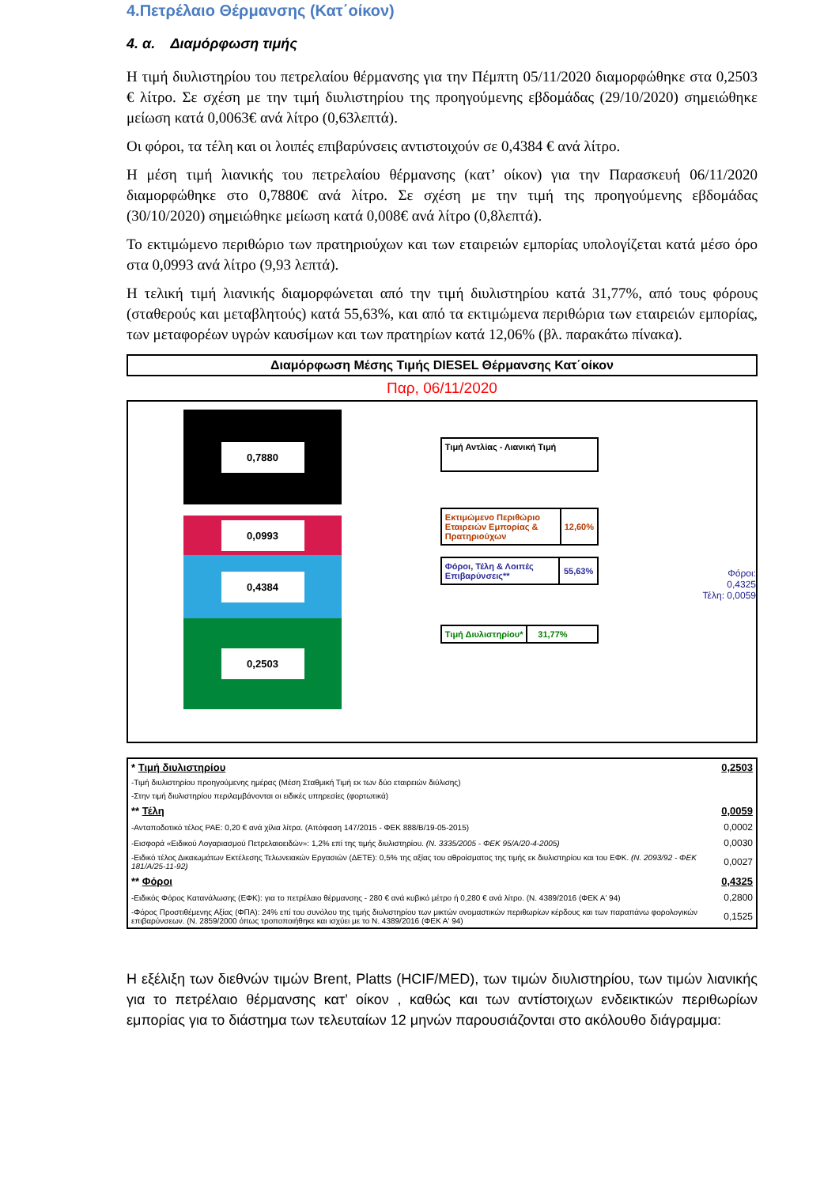4.Πετρέλαιο Θέρμανσης (Κατ΄οίκον)
4. α. Διαμόρφωση τιμής
Η τιμή διυλιστηρίου του πετρελαίου θέρμανσης για την Πέμπτη 05/11/2020 διαμορφώθηκε στα 0,2503 € λίτρο. Σε σχέση με την τιμή διυλιστηρίου της προηγούμενης εβδομάδας (29/10/2020) σημειώθηκε μείωση κατά 0,0063€ ανά λίτρο (0,63λεπτά).
Οι φόροι, τα τέλη και οι λοιπές επιβαρύνσεις αντιστοιχούν σε 0,4384 € ανά λίτρο.
Η μέση τιμή λιανικής του πετρελαίου θέρμανσης (κατ’ οίκον) για την Παρασκευή 06/11/2020 διαμορφώθηκε στο 0,7880€ ανά λίτρο. Σε σχέση με την τιμή της προηγούμενης εβδομάδας (30/10/2020) σημειώθηκε μείωση κατά 0,008€ ανά λίτρο (0,8λεπτά).
Το εκτιμώμενο περιθώριο των πρατηριούχων και των εταιρειών εμπορίας υπολογίζεται κατά μέσο όρο στα 0,0993 ανά λίτρο (9,93 λεπτά).
Η τελική τιμή λιανικής διαμορφώνεται από την τιμή διυλιστηρίου κατά 31,77%, από τους φόρους (σταθερούς και μεταβλητούς) κατά 55,63%, και από τα εκτιμώμενα περιθώρια των εταιρειών εμπορίας, των μεταφορέων υγρών καυσίμων και των πρατηρίων κατά 12,06% (βλ. παρακάτω πίνακα).
Διαμόρφωση Μέσης Τιμής DIESEL Θέρμανσης Κατ΄οίκον
Παρ, 06/11/2020
0,7880
0,0993
0,4384
0,2503
Τιμή Αντλίας - Λιανική Τιμή
Εκτιμώμενο Περιθώριο Εταιρειών Εμπορίας & Πρατηριούχων
12,60%
Φόροι, Τέλη & Λοιπές Επιβαρύνσεις**
55,63%
Τιμή Διυλιστηρίου* 31,77%
Φόροι: 0,4325
Τέλη: 0,0059
| * Τιμή διυλιστηρίου | 0,2503 |
| -Τιμή διυλιστηρίου προηγούμενης ημέρας (Μέση Σταθμική Τιμή εκ των δύο εταιρειών διύλισης) | |
| -Στην τιμή διυλιστηρίου περιλαμβάνονται οι ειδικές υπηρεσίες (φορτωτικά) | |
| ** Τέλη | 0,0059 |
| -Ανταποδοτικό τέλος ΡΑΕ: 0,20 € ανά χίλια λίτρα. (Απόφαση 147/2015 - ΦΕΚ 888/Β/19-05-2015) | 0,0002 |
| -Εισφορά «Ειδικού Λογαριασμού Πετρελαιοειδών»: 1,2% επί της τιμής διυλιστηρίου. (Ν. 3335/2005 - ΦΕΚ 95/Α/20-4-2005) | 0,0030 |
| -Ειδικό τέλος Δικαιωμάτων Εκτέλεσης Τελωνειακών Εργασιών (ΔΕΤΕ): 0,5% της αξίας του αθροίσματος της τιμής εκ διυλιστηρίου και του ΕΦΚ. (Ν. 2093/92 - ΦΕΚ 181/Α/25-11-92) | 0,0027 |
| ** Φόροι | 0,4325 |
| -Ειδικός Φόρος Κατανάλωσης (ΕΦΚ): για το πετρέλαιο θέρμανσης - 280 € ανά κυβικό μέτρο ή 0,280 € ανά λίτρο. (Ν. 4389/2016 (ΦΕΚ Α' 94) | 0,2800 |
| -Φόρος Προστιθέμενης Αξίας (ΦΠΑ): 24% επί του συνόλου της τιμής διυλιστηρίου των μικτών ονομαστικών περιθωρίων κέρδους και των παραπάνω φορολογικών επιβαρύνσεων. (Ν. 2859/2000 όπως τροποποιήθηκε και ισχύει με το Ν. 4389/2016 (ΦΕΚ Α' 94) | 0,1525 |
Η εξέλιξη των διεθνών τιμών Brent, Platts (HCIF/MED), των τιμών διυλιστηρίου, των τιμών λιανικής για το πετρέλαιο θέρμανσης κατ’ οίκον , καθώς και των αντίστοιχων ενδεικτικών περιθωρίων εμπορίας για το διάστημα των τελευταίων 12 μηνών παρουσιάζονται στο ακόλουθο διάγραμμα: